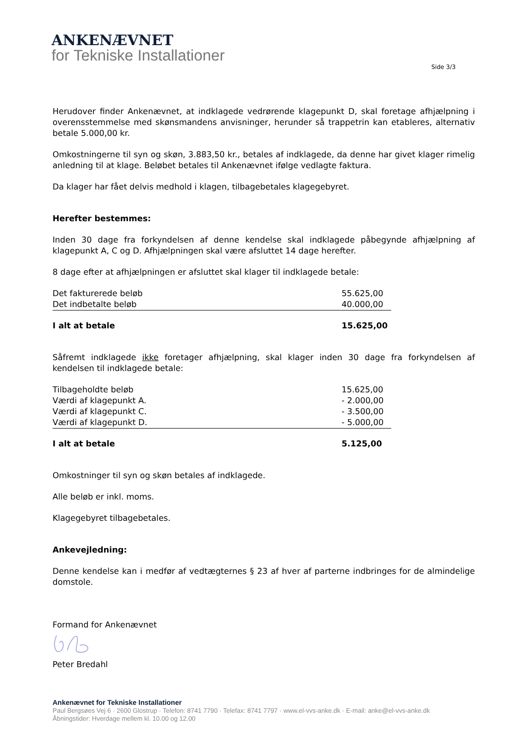ANKENÆVNET
for Tekniske Installationer
Side 3/3
Herudover finder Ankenævnet, at indklagede vedrørende klagepunkt D, skal foretage afhjælpning i overensstemmelse med skønsmandens anvisninger, herunder så trappetrin kan etableres, alternativ betale 5.000,00 kr.
Omkostningerne til syn og skøn, 3.883,50 kr., betales af indklagede, da denne har givet klager rimelig anledning til at klage. Beløbet betales til Ankenævnet ifølge vedlagte faktura.
Da klager har fået delvis medhold i klagen, tilbagebetales klagegebyret.
Herefter bestemmes:
Inden 30 dage fra forkyndelsen af denne kendelse skal indklagede påbegynde afhjælpning af klagepunkt A, C og D. Afhjælpningen skal være afsluttet 14 dage herefter.
8 dage efter at afhjælpningen er afsluttet skal klager til indklagede betale:
| Det fakturerede beløb | 55.625,00 |
| Det indbetalte beløb | 40.000,00 |
| I alt at betale | 15.625,00 |
Såfremt indklagede ikke foretager afhjælpning, skal klager inden 30 dage fra forkyndelsen af kendelsen til indklagede betale:
| Tilbageholdte beløb | 15.625,00 |
| Værdi af klagepunkt A. | - 2.000,00 |
| Værdi af klagepunkt C. | - 3.500,00 |
| Værdi af klagepunkt D. | - 5.000,00 |
| I alt at betale | 5.125,00 |
Omkostninger til syn og skøn betales af indklagede.
Alle beløb er inkl. moms.
Klagegebyret tilbagebetales.
Ankevejledning:
Denne kendelse kan i medfør af vedtægternes § 23 af hver af parterne indbringes for de almindelige domstole.
Formand for Ankenævnet
Peter Bredahl
Ankenævnet for Tekniske Installationer
Paul Bergsøes Vej 6 · 2600 Glostrup · Telefon: 8741 7790 · Telefax: 8741 7797 · www.el-vvs-anke.dk · E-mail: anke@el-vvs-anke.dk
Åbningstider: Hverdage mellem kl. 10.00 og 12.00